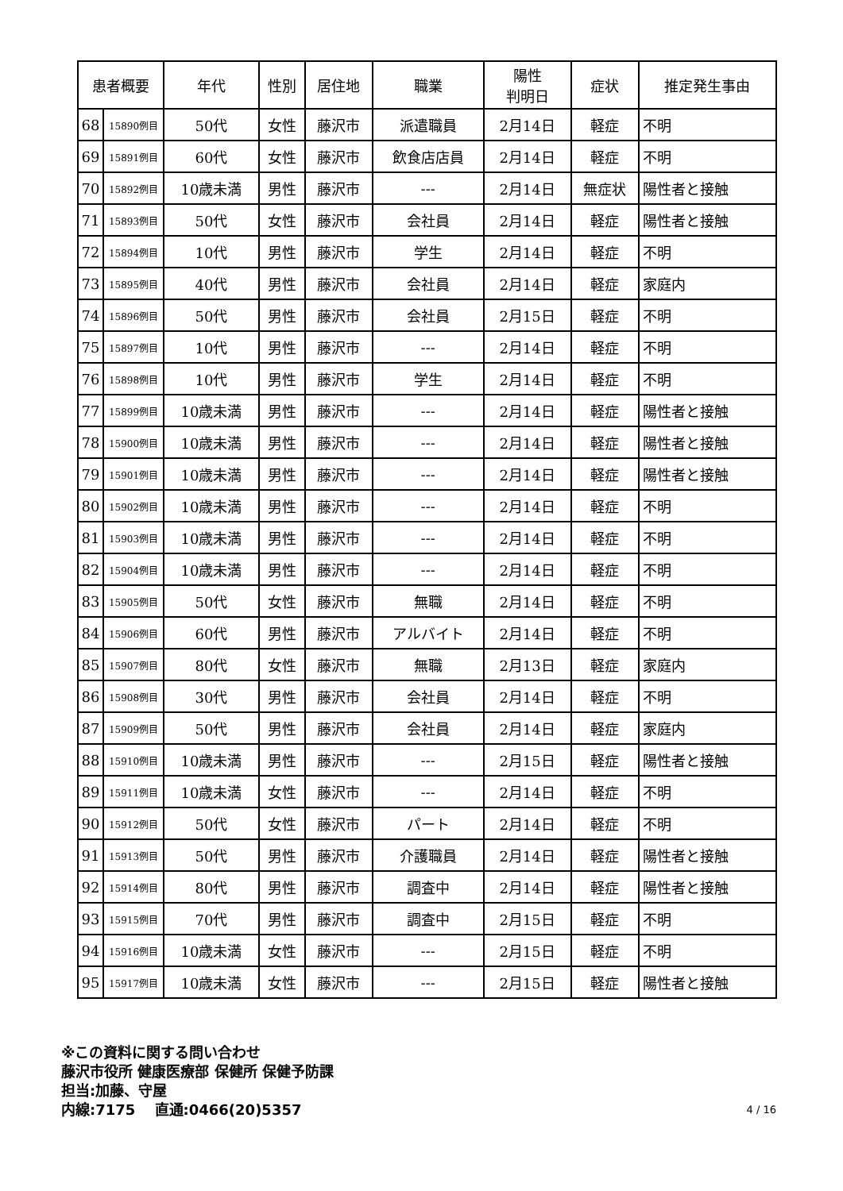| 患者概要 | | 年代 | 性別 | 居住地 | 職業 | 陽性 判明日 | 症状 | 推定発生事由 |
| --- | --- | --- | --- | --- | --- | --- | --- | --- |
| 68 | 15890例目 | 50代 | 女性 | 藤沢市 | 派遣職員 | 2月14日 | 軽症 | 不明 |
| 69 | 15891例目 | 60代 | 女性 | 藤沢市 | 飲食店店員 | 2月14日 | 軽症 | 不明 |
| 70 | 15892例目 | 10歳未満 | 男性 | 藤沢市 | --- | 2月14日 | 無症状 | 陽性者と接触 |
| 71 | 15893例目 | 50代 | 女性 | 藤沢市 | 会社員 | 2月14日 | 軽症 | 陽性者と接触 |
| 72 | 15894例目 | 10代 | 男性 | 藤沢市 | 学生 | 2月14日 | 軽症 | 不明 |
| 73 | 15895例目 | 40代 | 男性 | 藤沢市 | 会社員 | 2月14日 | 軽症 | 家庭内 |
| 74 | 15896例目 | 50代 | 男性 | 藤沢市 | 会社員 | 2月15日 | 軽症 | 不明 |
| 75 | 15897例目 | 10代 | 男性 | 藤沢市 | --- | 2月14日 | 軽症 | 不明 |
| 76 | 15898例目 | 10代 | 男性 | 藤沢市 | 学生 | 2月14日 | 軽症 | 不明 |
| 77 | 15899例目 | 10歳未満 | 男性 | 藤沢市 | --- | 2月14日 | 軽症 | 陽性者と接触 |
| 78 | 15900例目 | 10歳未満 | 男性 | 藤沢市 | --- | 2月14日 | 軽症 | 陽性者と接触 |
| 79 | 15901例目 | 10歳未満 | 男性 | 藤沢市 | --- | 2月14日 | 軽症 | 陽性者と接触 |
| 80 | 15902例目 | 10歳未満 | 男性 | 藤沢市 | --- | 2月14日 | 軽症 | 不明 |
| 81 | 15903例目 | 10歳未満 | 男性 | 藤沢市 | --- | 2月14日 | 軽症 | 不明 |
| 82 | 15904例目 | 10歳未満 | 男性 | 藤沢市 | --- | 2月14日 | 軽症 | 不明 |
| 83 | 15905例目 | 50代 | 女性 | 藤沢市 | 無職 | 2月14日 | 軽症 | 不明 |
| 84 | 15906例目 | 60代 | 男性 | 藤沢市 | アルバイト | 2月14日 | 軽症 | 不明 |
| 85 | 15907例目 | 80代 | 女性 | 藤沢市 | 無職 | 2月13日 | 軽症 | 家庭内 |
| 86 | 15908例目 | 30代 | 男性 | 藤沢市 | 会社員 | 2月14日 | 軽症 | 不明 |
| 87 | 15909例目 | 50代 | 男性 | 藤沢市 | 会社員 | 2月14日 | 軽症 | 家庭内 |
| 88 | 15910例目 | 10歳未満 | 男性 | 藤沢市 | --- | 2月15日 | 軽症 | 陽性者と接触 |
| 89 | 15911例目 | 10歳未満 | 女性 | 藤沢市 | --- | 2月14日 | 軽症 | 不明 |
| 90 | 15912例目 | 50代 | 女性 | 藤沢市 | パート | 2月14日 | 軽症 | 不明 |
| 91 | 15913例目 | 50代 | 男性 | 藤沢市 | 介護職員 | 2月14日 | 軽症 | 陽性者と接触 |
| 92 | 15914例目 | 80代 | 男性 | 藤沢市 | 調査中 | 2月14日 | 軽症 | 陽性者と接触 |
| 93 | 15915例目 | 70代 | 男性 | 藤沢市 | 調査中 | 2月15日 | 軽症 | 不明 |
| 94 | 15916例目 | 10歳未満 | 女性 | 藤沢市 | --- | 2月15日 | 軽症 | 不明 |
| 95 | 15917例目 | 10歳未満 | 女性 | 藤沢市 | --- | 2月15日 | 軽症 | 陽性者と接触 |
※この資料に関する問い合わせ
藤沢市役所 健康医療部 保健所 保健予防課
担当:加藤、守屋
内線:7175　 直通:0466(20)5357
4 / 16